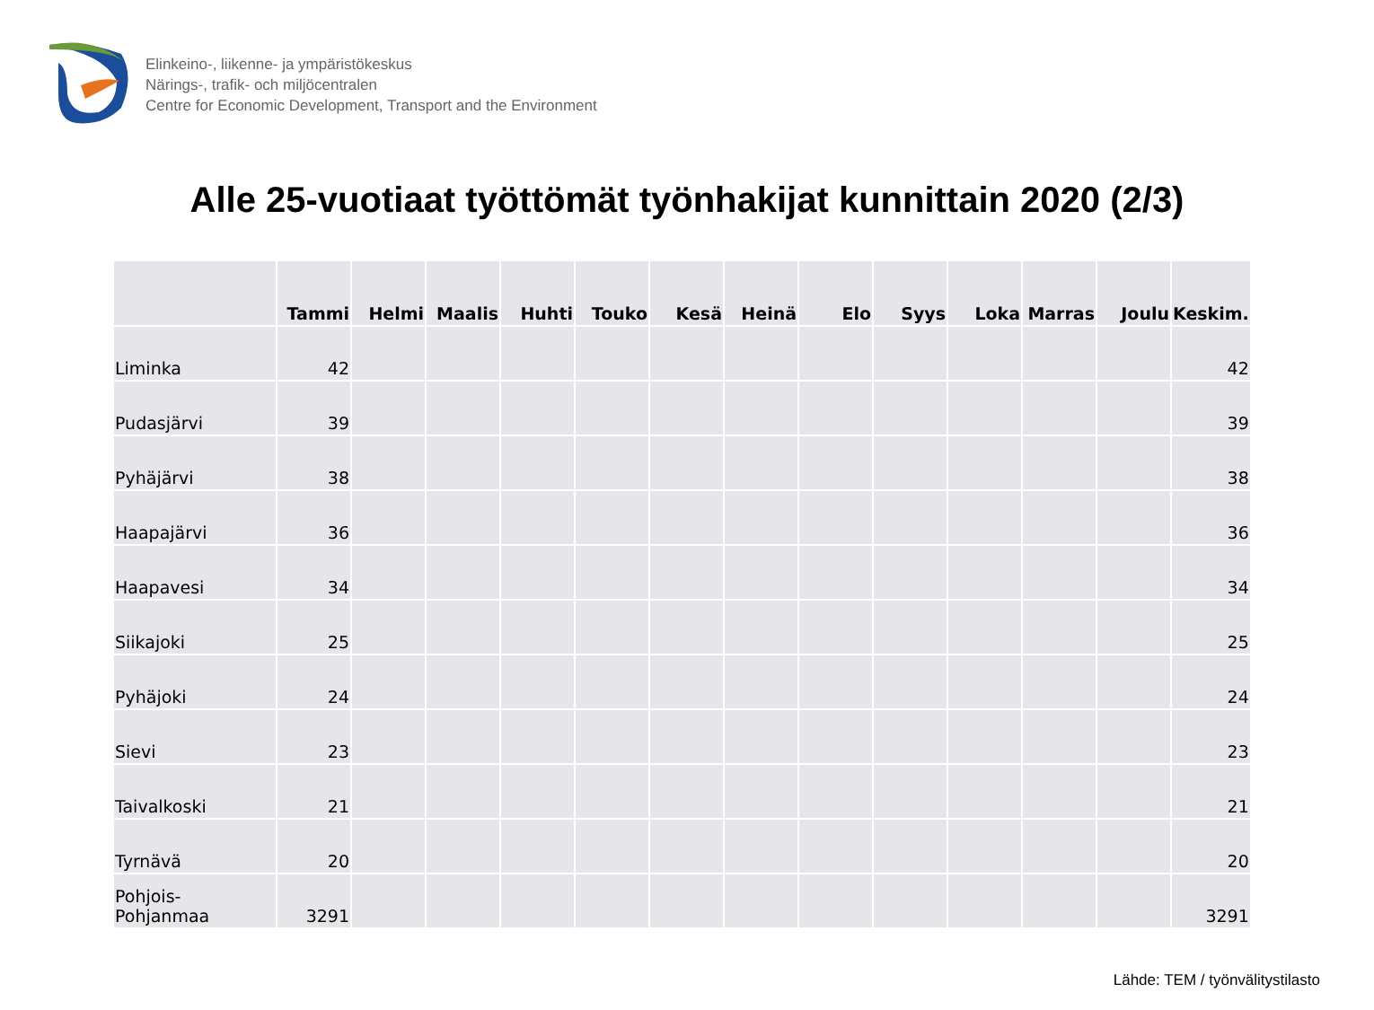Elinkeino-, liikenne- ja ympäristökeskus
Närings-, trafik- och miljöcentralen
Centre for Economic Development, Transport and the Environment
Alle 25-vuotiaat työttömät työnhakijat kunnittain 2020 (2/3)
| | Tammi | Helmi | Maalis | Huhti | Touko | Kesä | Heinä | Elo | Syys | Loka | Marras | Joulu | Keskim. |
| --- | --- | --- | --- | --- | --- | --- | --- | --- | --- | --- | --- | --- | --- |
| Liminka | 42 | | | | | | | | | | | | 42 |
| Pudasjärvi | 39 | | | | | | | | | | | | 39 |
| Pyhäjärvi | 38 | | | | | | | | | | | | 38 |
| Haapajärvi | 36 | | | | | | | | | | | | 36 |
| Haapavesi | 34 | | | | | | | | | | | | 34 |
| Siikajoki | 25 | | | | | | | | | | | | 25 |
| Pyhäjoki | 24 | | | | | | | | | | | | 24 |
| Sievi | 23 | | | | | | | | | | | | 23 |
| Taivalkoski | 21 | | | | | | | | | | | | 21 |
| Tyrnävä | 20 | | | | | | | | | | | | 20 |
| Pohjois- Pohjanmaa | 3291 | | | | | | | | | | | | 3291 |
Lähde: TEM / työnvälitystilasto